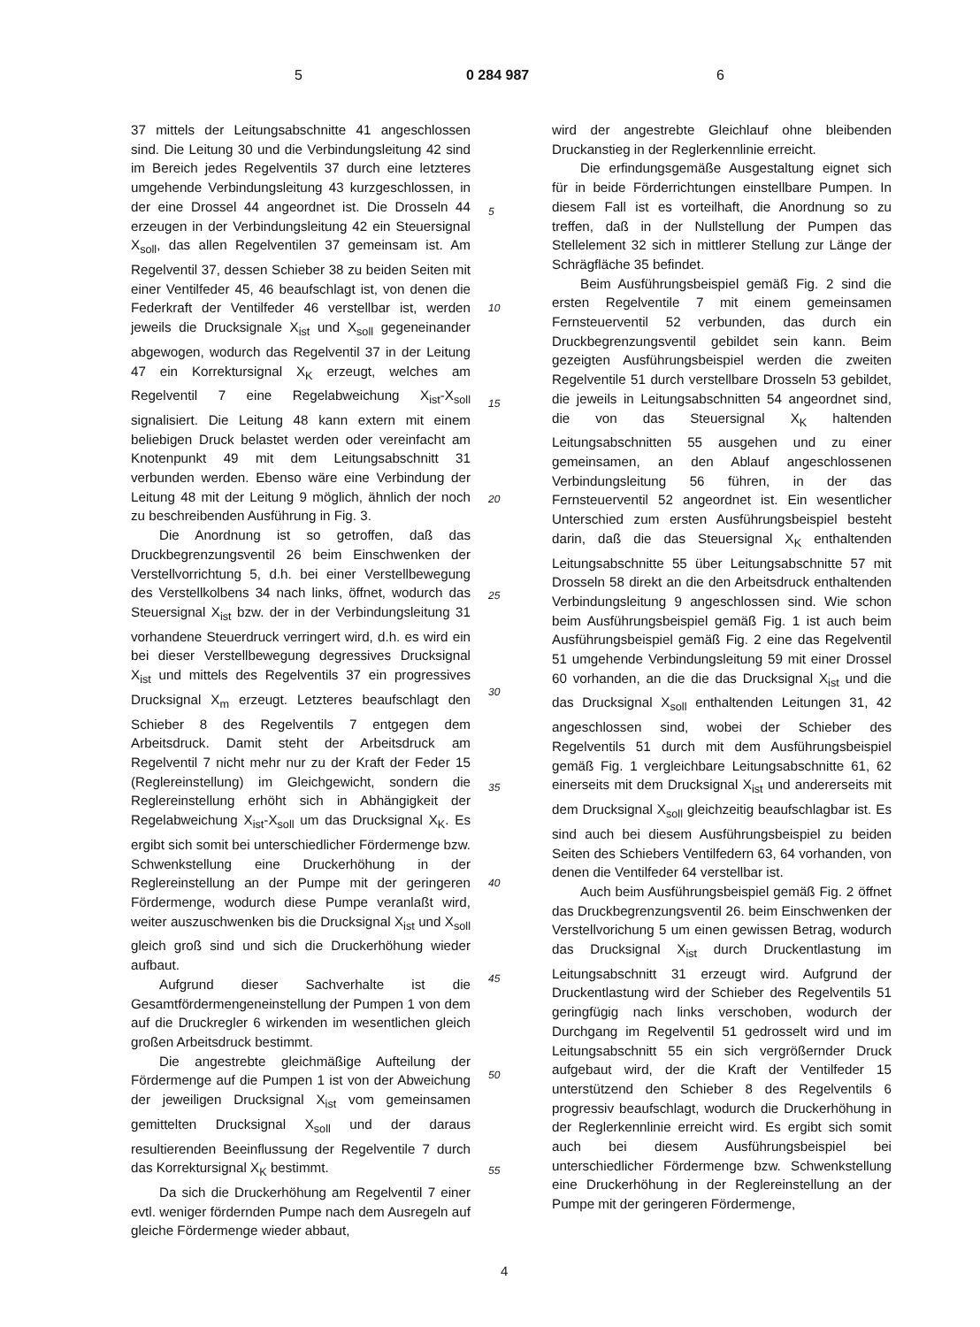5 0 284 987 6
37 mittels der Leitungsabschnitte 41 angeschlossen sind. Die Leitung 30 und die Verbindungsleitung 42 sind im Bereich jedes Regelventils 37 durch eine letzteres umgehende Verbindungsleitung 43 kurzgeschlossen, in der eine Drossel 44 angeordnet ist. Die Drosseln 44 erzeugen in der Verbindungsleitung 42 ein Steuersignal X<sub>soll</sub>, das allen Regelventilen 37 gemeinsam ist. Am Regelventil 37, dessen Schieber 38 zu beiden Seiten mit einer Ventilfeder 45, 46 beaufschlagt ist, von denen die Federkraft der Ventilfeder 46 verstellbar ist, werden jeweils die Drucksignale X<sub>ist</sub> und X<sub>soll</sub> gegeneinander abgewogen, wodurch das Regelventil 37 in der Leitung 47 ein Korrektursignal X<sub>K</sub> erzeugt, welches am Regelventil 7 eine Regelabweichung X<sub>ist</sub>-X<sub>soll</sub> signalisiert. Die Leitung 48 kann extern mit einem beliebigen Druck belastet werden oder vereinfacht am Knotenpunkt 49 mit dem Leitungsabschnitt 31 verbunden werden. Ebenso wäre eine Verbindung der Leitung 48 mit der Leitung 9 möglich, ähnlich der noch zu beschreibenden Ausführung in Fig. 3.
Die Anordnung ist so getroffen, daß das Druckbegrenzungsventil 26 beim Einschwenken der Verstellvorrichtung 5, d.h. bei einer Verstellbewegung des Verstellkolbens 34 nach links, öffnet, wodurch das Steuersignal X<sub>ist</sub> bzw. der in der Verbindungsleitung 31 vorhandene Steuerdruck verringert wird, d.h. es wird ein bei dieser Verstellbewegung degressives Drucksignal X<sub>ist</sub> und mittels des Regelventils 37 ein progressives Drucksignal X<sub>m</sub> erzeugt. Letzteres beaufschlagt den Schieber 8 des Regelventils 7 entgegen dem Arbeitsdruck. Damit steht der Arbeitsdruck am Regelventil 7 nicht mehr nur zu der Kraft der Feder 15 (Reglereinstellung) im Gleichgewicht, sondern die Reglereinstellung erhöht sich in Abhängigkeit der Regelabweichung X<sub>ist</sub>-X<sub>soll</sub> um das Drucksignal X<sub>K</sub>. Es ergibt sich somit bei unterschiedlicher Fördermenge bzw. Schwenkstellung eine Druckerhöhung in der Reglereinstellung an der Pumpe mit der geringeren Fördermenge, wodurch diese Pumpe veranlaßt wird, weiter auszuschwenken bis die Drucksignal X<sub>ist</sub> und X<sub>soll</sub> gleich groß sind und sich die Druckerhöhung wieder aufbaut.
Aufgrund dieser Sachverhalte ist die Gesamtfördermengeneinstellung der Pumpen 1 von dem auf die Druckregler 6 wirkenden im wesentlichen gleich großen Arbeitsdruck bestimmt.
Die angestrebte gleichmäßige Aufteilung der Fördermenge auf die Pumpen 1 ist von der Abweichung der jeweiligen Drucksignal X<sub>ist</sub> vom gemeinsamen gemittelten Drucksignal X<sub>soll</sub> und der daraus resultierenden Beeinflussung der Regelventile 7 durch das Korrektursignal X<sub>K</sub> bestimmt.
Da sich die Druckerhöhung am Regelventil 7 einer evtl. weniger fördernden Pumpe nach dem Ausregeln auf gleiche Fördermenge wieder abbaut,
5
10
15
20
25
30
35
40
45
50
55
wird der angestrebte Gleichlauf ohne bleibenden Druckanstieg in der Reglerkennlinie erreicht.
Die erfindungsgemäße Ausgestaltung eignet sich für in beide Förderrichtungen einstellbare Pumpen. In diesem Fall ist es vorteilhaft, die Anordnung so zu treffen, daß in der Nullstellung der Pumpen das Stellelement 32 sich in mittlerer Stellung zur Länge der Schrägfläche 35 befindet.
Beim Ausführungsbeispiel gemäß Fig. 2 sind die ersten Regelventile 7 mit einem gemeinsamen Fernsteuerventil 52 verbunden, das durch ein Druckbegrenzungsventil gebildet sein kann. Beim gezeigten Ausführungsbeispiel werden die zweiten Regelventile 51 durch verstellbare Drosseln 53 gebildet, die jeweils in Leitungsabschnitten 54 angeordnet sind, die von das Steuersignal X<sub>K</sub> haltenden Leitungsabschnitten 55 ausgehen und zu einer gemeinsamen, an den Ablauf angeschlossenen Verbindungsleitung 56 führen, in der das Fernsteuerventil 52 angeordnet ist. Ein wesentlicher Unterschied zum ersten Ausführungsbeispiel besteht darin, daß die das Steuersignal X<sub>K</sub> enthaltenden Leitungsabschnitte 55 über Leitungsabschnitte 57 mit Drosseln 58 direkt an die den Arbeitsdruck enthaltenden Verbindungsleitung 9 angeschlossen sind. Wie schon beim Ausführungsbeispiel gemäß Fig. 1 ist auch beim Ausführungsbeispiel gemäß Fig. 2 eine das Regelventil 51 umgehende Verbindungsleitung 59 mit einer Drossel 60 vorhanden, an die die das Drucksignal X<sub>ist</sub> und die das Drucksignal X<sub>soll</sub> enthaltenden Leitungen 31, 42 angeschlossen sind, wobei der Schieber des Regelventils 51 durch mit dem Ausführungsbeispiel gemäß Fig. 1 vergleichbare Leitungsabschnitte 61, 62 einerseits mit dem Drucksignal X<sub>ist</sub> und andererseits mit dem Drucksignal X<sub>soll</sub> gleichzeitig beaufschlagbar ist. Es sind auch bei diesem Ausführungsbeispiel zu beiden Seiten des Schiebers Ventilfedern 63, 64 vorhanden, von denen die Ventilfeder 64 verstellbar ist.
Auch beim Ausführungsbeispiel gemäß Fig. 2 öffnet das Druckbegrenzungsventil 26. beim Einschwenken der Verstellvorichung 5 um einen gewissen Betrag, wodurch das Drucksignal X<sub>ist</sub> durch Druckentlastung im Leitungsabschnitt 31 erzeugt wird. Aufgrund der Druckentlastung wird der Schieber des Regelventils 51 geringfügig nach links verschoben, wodurch der Durchgang im Regelventil 51 gedrosselt wird und im Leitungsabschnitt 55 ein sich vergrößernder Druck aufgebaut wird, der die Kraft der Ventilfeder 15 unterstützend den Schieber 8 des Regelventils 6 progressiv beaufschlagt, wodurch die Druckerhöhung in der Reglerkennlinie erreicht wird. Es ergibt sich somit auch bei diesem Ausführungsbeispiel bei unterschiedlicher Fördermenge bzw. Schwenkstellung eine Druckerhöhung in der Reglereinstellung an der Pumpe mit der geringeren Fördermenge,
4